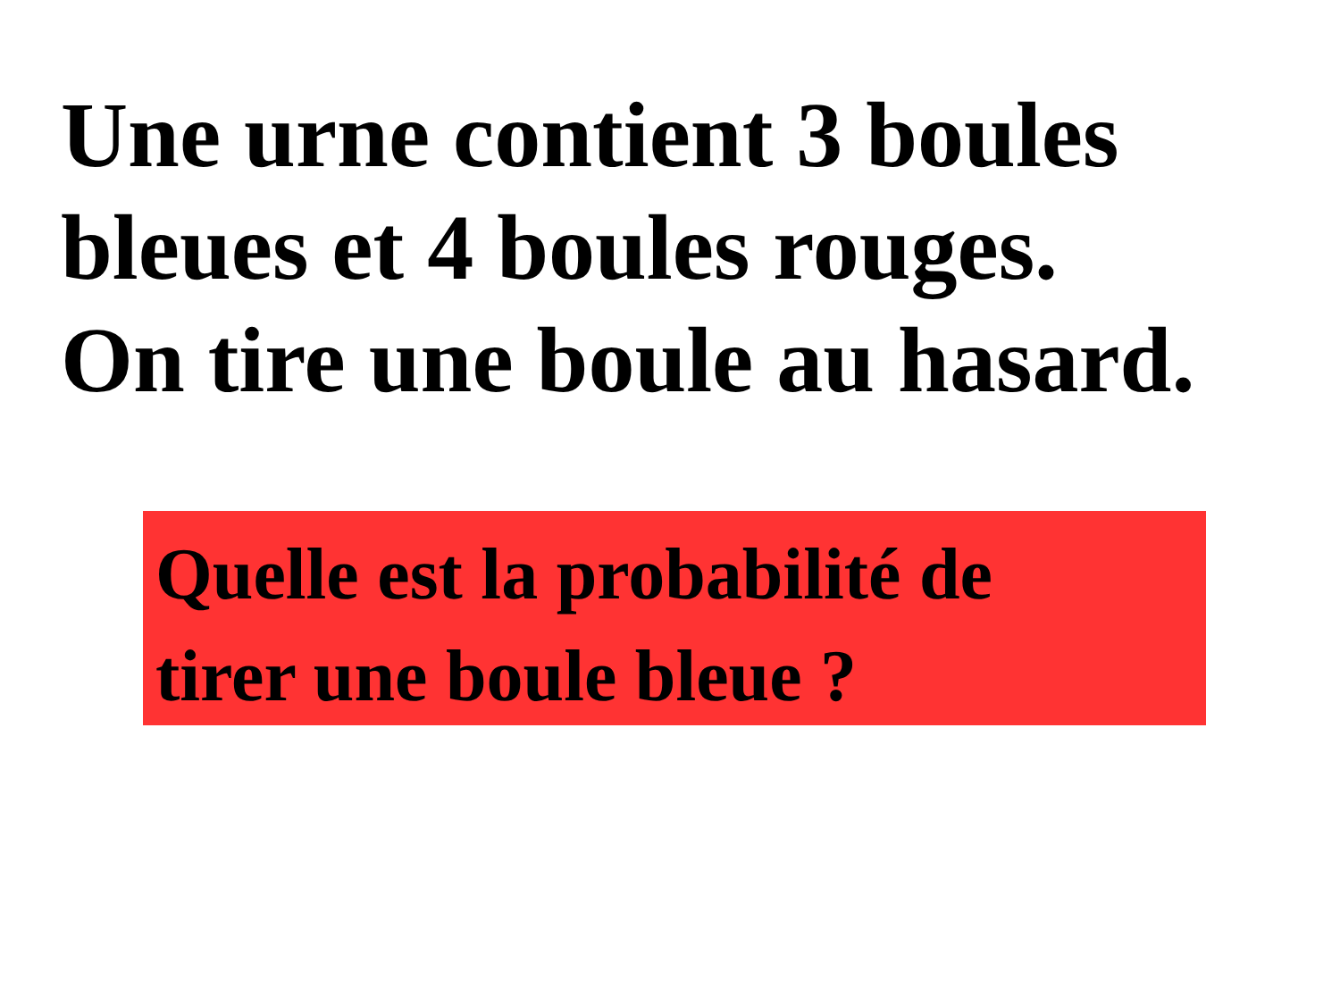Une urne contient 3 boules
bleues et 4 boules rouges.
On tire une boule au hasard.
Quelle est la probabilité de
tirer une boule bleue ?